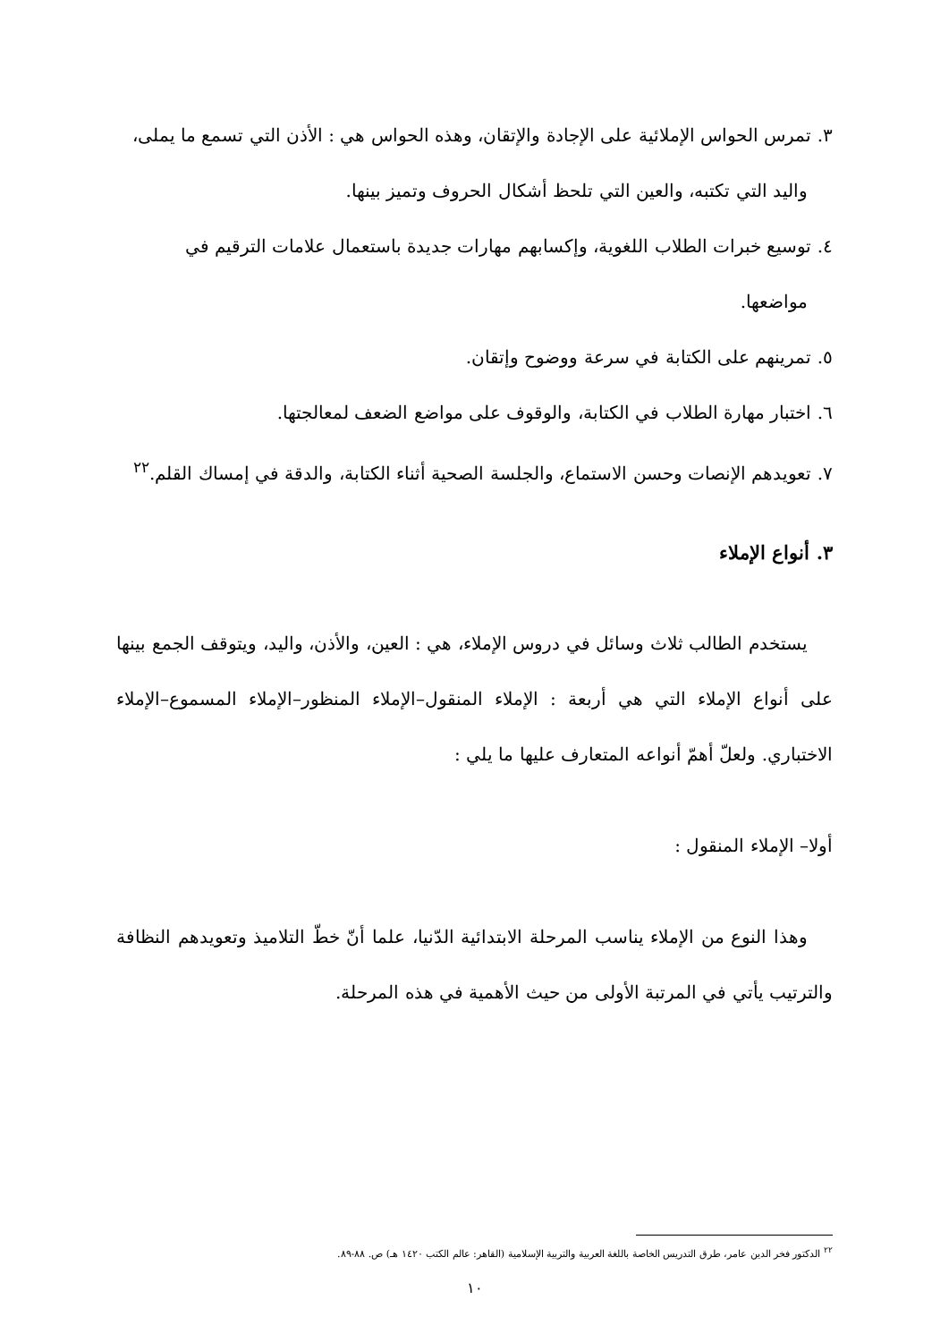٣. تمرس الحواس الإملائية على الإجادة والإتقان، وهذه الحواس هي : الأذن التي تسمع ما يملى،
واليد التي تكتبه، والعين التي تلحظ أشكال الحروف وتميز بينها.
٤. توسيع خبرات الطلاب اللغوية، وإكسابهم مهارات جديدة باستعمال علامات الترقيم في
مواضعها.
٥. تمرينهم على الكتابة في سرعة ووضوح وإتقان.
٦. اختبار مهارة الطلاب في الكتابة، والوقوف على مواضع الضعف لمعالجتها.
٧. تعويدهم الإنصات وحسن الاستماع، والجلسة الصحية أثناء الكتابة، والدقة في إمساك القلم.<sup>٢٢</sup>
٣. أنواع الإملاء
يستخدم الطالب ثلاث وسائل في دروس الإملاء، هي : العين، والأذن، واليد، ويتوقف الجمع بينها على أنواع الإملاء التي هي أربعة : الإملاء المنقول–الإملاء المنظور–الإملاء المسموع–الإملاء الاختباري. ولعلّ أهمّ أنواعه المتعارف عليها ما يلي :
أولا– الإملاء المنقول :
وهذا النوع من الإملاء يناسب المرحلة الابتدائية الدّنيا، علما أنّ خطّ التلاميذ وتعويدهم النظافة والترتيب يأتي في المرتبة الأولى من حيث الأهمية في هذه المرحلة.
<sup>٢٢</sup> الدكتور فخر الدين عامر، طرق التدريس الخاصة باللغة العربية والتربية الإسلامية (القاهر: عالم الكتب ١٤٢٠ هـ) ص. ٨٨-٨٩.
١٠